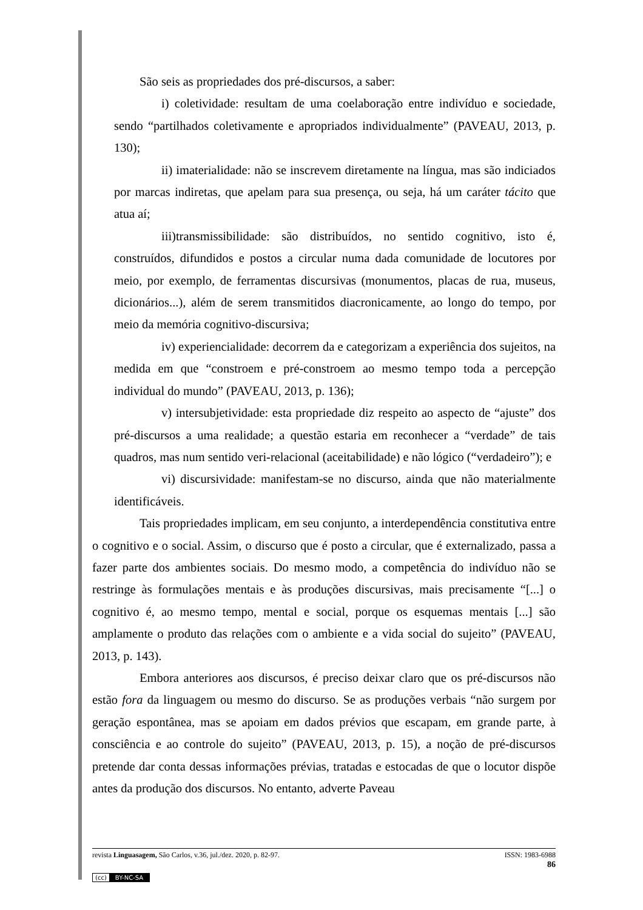São seis as propriedades dos pré-discursos, a saber:
i) coletividade: resultam de uma coelaboração entre indivíduo e sociedade, sendo “partilhados coletivamente e apropriados individualmente” (PAVEAU, 2013, p. 130);
ii) imaterialidade: não se inscrevem diretamente na língua, mas são indiciados por marcas indiretas, que apelam para sua presença, ou seja, há um caráter tácito que atua aí;
iii)transmissibilidade: são distribuídos, no sentido cognitivo, isto é, construídos, difundidos e postos a circular numa dada comunidade de locutores por meio, por exemplo, de ferramentas discursivas (monumentos, placas de rua, museus, dicionários...), além de serem transmitidos diacronicamente, ao longo do tempo, por meio da memória cognitivo-discursiva;
iv) experiencialidade: decorrem da e categorizam a experiência dos sujeitos, na medida em que “constroem e pré-constroem ao mesmo tempo toda a percepção individual do mundo” (PAVEAU, 2013, p. 136);
v) intersubjetividade: esta propriedade diz respeito ao aspecto de “ajuste” dos pré-discursos a uma realidade; a questão estaria em reconhecer a “verdade” de tais quadros, mas num sentido veri-relacional (aceitabilidade) e não lógico (“verdadeiro”); e
vi) discursividade: manifestam-se no discurso, ainda que não materialmente identificáveis.
Tais propriedades implicam, em seu conjunto, a interdependência constitutiva entre o cognitivo e o social. Assim, o discurso que é posto a circular, que é externalizado, passa a fazer parte dos ambientes sociais. Do mesmo modo, a competência do indivíduo não se restringe às formulações mentais e às produções discursivas, mais precisamente “[...] o cognitivo é, ao mesmo tempo, mental e social, porque os esquemas mentais [...] são amplamente o produto das relações com o ambiente e a vida social do sujeito” (PAVEAU, 2013, p. 143).
Embora anteriores aos discursos, é preciso deixar claro que os pré-discursos não estão fora da linguagem ou mesmo do discurso. Se as produções verbais “não surgem por geração espontânea, mas se apoiam em dados prévios que escapam, em grande parte, à consciência e ao controle do sujeito” (PAVEAU, 2013, p. 15), a noção de pré-discursos pretende dar conta dessas informações prévias, tratadas e estocadas de que o locutor dispõe antes da produção dos discursos. No entanto, adverte Paveau
revista Linguasagem, São Carlos, v.36, jul./dez. 2020, p. 82-97. ISSN: 1983-6988
86
(cc) BY-NC-SA